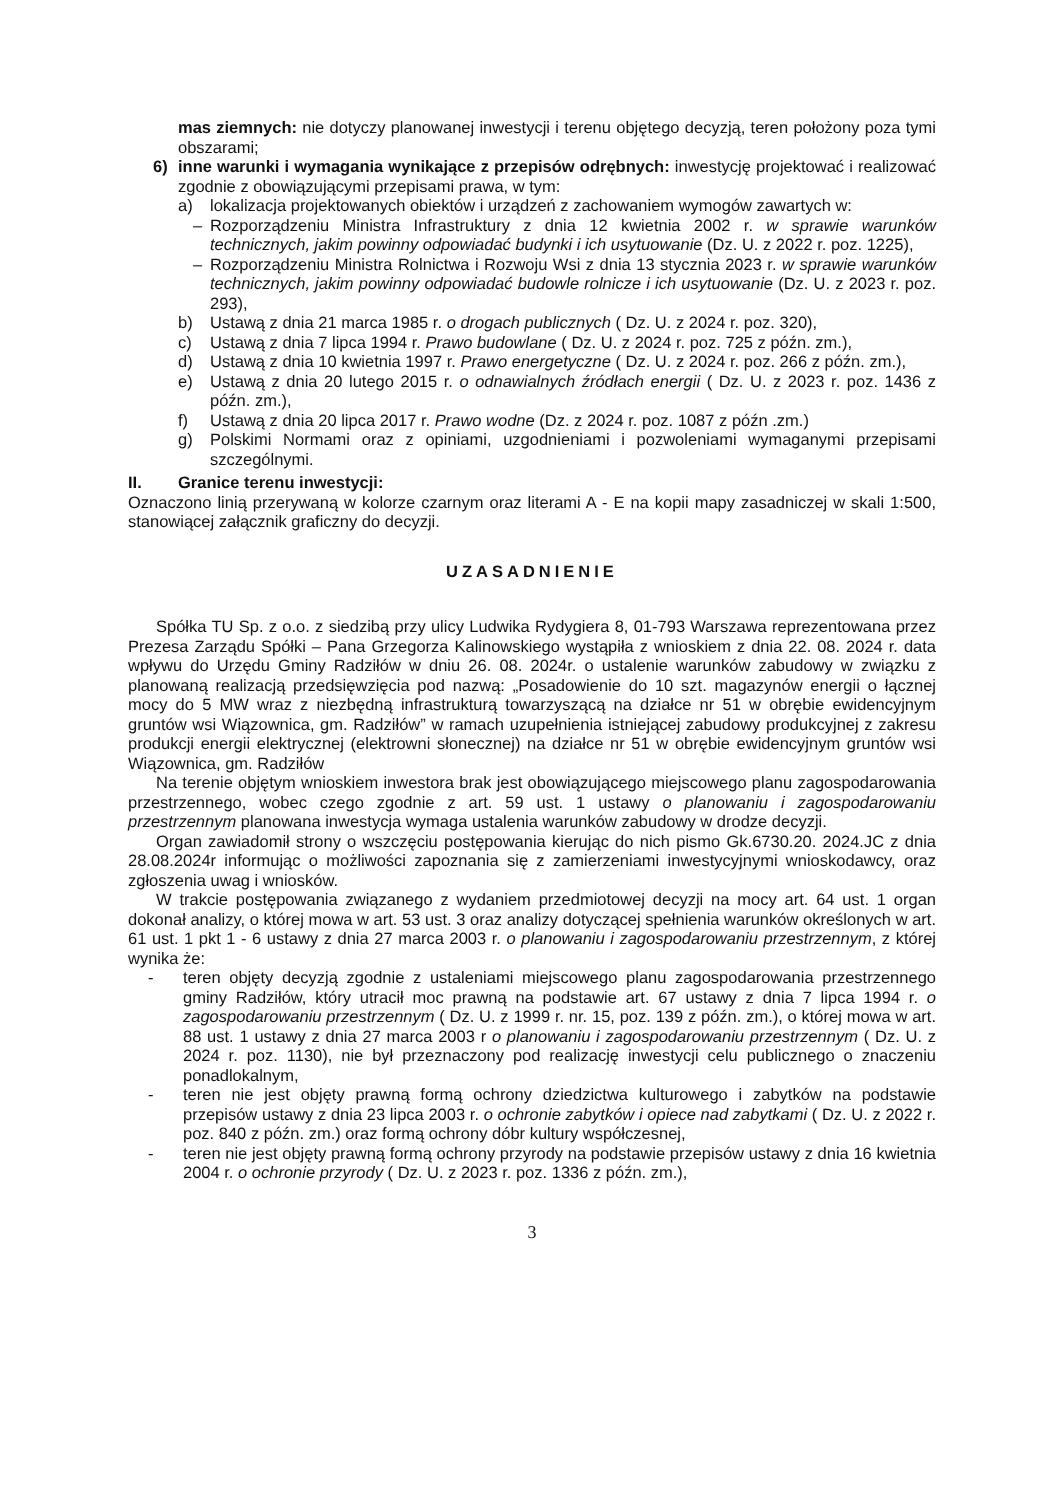mas ziemnych: nie dotyczy planowanej inwestycji i terenu objętego decyzją, teren położony poza tymi obszarami;
6) inne warunki i wymagania wynikające z przepisów odrębnych: inwestycję projektować i realizować zgodnie z obowiązującymi przepisami prawa, w tym:
a) lokalizacja projektowanych obiektów i urządzeń z zachowaniem wymogów zawartych w:
– Rozporządzeniu Ministra Infrastruktury z dnia 12 kwietnia 2002 r. w sprawie warunków technicznych, jakim powinny odpowiadać budynki i ich usytuowanie (Dz. U. z 2022 r. poz. 1225),
– Rozporządzeniu Ministra Rolnictwa i Rozwoju Wsi z dnia 13 stycznia 2023 r. w sprawie warunków technicznych, jakim powinny odpowiadać budowle rolnicze i ich usytuowanie (Dz. U. z 2023 r. poz. 293),
b) Ustawą z dnia 21 marca 1985 r. o drogach publicznych ( Dz. U. z 2024 r. poz. 320),
c) Ustawą z dnia 7 lipca 1994 r. Prawo budowlane ( Dz. U. z 2024 r. poz. 725 z późn. zm.),
d) Ustawą z dnia 10 kwietnia 1997 r. Prawo energetyczne ( Dz. U. z 2024 r. poz. 266 z późn. zm.),
e) Ustawą z dnia 20 lutego 2015 r. o odnawialnych źródłach energii ( Dz. U. z 2023 r. poz. 1436 z późn. zm.),
f) Ustawą z dnia 20 lipca 2017 r. Prawo wodne (Dz. z 2024 r. poz. 1087 z późn .zm.)
g) Polskimi Normami oraz z opiniami, uzgodnieniami i pozwoleniami wymaganymi przepisami szczególnymi.
II. Granice terenu inwestycji:
Oznaczono linią przerywaną w kolorze czarnym oraz literami A - E na kopii mapy zasadniczej w skali 1:500, stanowiącej załącznik graficzny do decyzji.
UZASADNIENIE
Spółka TU Sp. z o.o. z siedzibą przy ulicy Ludwika Rydygiera 8, 01-793 Warszawa reprezentowana przez Prezesa Zarządu Spółki – Pana Grzegorza Kalinowskiego wystąpiła z wnioskiem z dnia 22. 08. 2024 r. data wpływu do Urzędu Gminy Radziłów w dniu 26. 08. 2024r. o ustalenie warunków zabudowy w związku z planowaną realizacją przedsięwzięcia pod nazwą: „Posadowienie do 10 szt. magazynów energii o łącznej mocy do 5 MW wraz z niezbędną infrastrukturą towarzyszącą na działce nr 51 w obrębie ewidencyjnym gruntów wsi Wiązownica, gm. Radziłów” w ramach uzupełnienia istniejącej zabudowy produkcyjnej z zakresu produkcji energii elektrycznej (elektrowni słonecznej) na działce nr 51 w obrębie ewidencyjnym gruntów wsi Wiązownica, gm. Radziłów
Na terenie objętym wnioskiem inwestora brak jest obowiązującego miejscowego planu zagospodarowania przestrzennego, wobec czego zgodnie z art. 59 ust. 1 ustawy o planowaniu i zagospodarowaniu przestrzennym planowana inwestycja wymaga ustalenia warunków zabudowy w drodze decyzji.
Organ zawiadomił strony o wszczęciu postępowania kierując do nich pismo Gk.6730.20. 2024.JC z dnia 28.08.2024r informując o możliwości zapoznania się z zamierzeniami inwestycyjnymi wnioskodawcy, oraz zgłoszenia uwag i wniosków.
W trakcie postępowania związanego z wydaniem przedmiotowej decyzji na mocy art. 64 ust. 1 organ dokonał analizy, o której mowa w art. 53 ust. 3 oraz analizy dotyczącej spełnienia warunków określonych w art. 61 ust. 1 pkt 1 - 6 ustawy z dnia 27 marca 2003 r. o planowaniu i zagospodarowaniu przestrzennym, z której wynika że:
- teren objęty decyzją zgodnie z ustaleniami miejscowego planu zagospodarowania przestrzennego gminy Radziłów, który utracił moc prawną na podstawie art. 67 ustawy z dnia 7 lipca 1994 r. o zagospodarowaniu przestrzennym ( Dz. U. z 1999 r. nr. 15, poz. 139 z późn. zm.), o której mowa w art. 88 ust. 1 ustawy z dnia 27 marca 2003 r o planowaniu i zagospodarowaniu przestrzennym ( Dz. U. z 2024 r. poz. 1130), nie był przeznaczony pod realizację inwestycji celu publicznego o znaczeniu ponadlokalnym,
- teren nie jest objęty prawną formą ochrony dziedzictwa kulturowego i zabytków na podstawie przepisów ustawy z dnia 23 lipca 2003 r. o ochronie zabytków i opiece nad zabytkami ( Dz. U. z 2022 r. poz. 840 z późn. zm.) oraz formą ochrony dóbr kultury współczesnej,
- teren nie jest objęty prawną formą ochrony przyrody na podstawie przepisów ustawy z dnia 16 kwietnia 2004 r. o ochronie przyrody ( Dz. U. z 2023 r. poz. 1336 z późn. zm.),
3